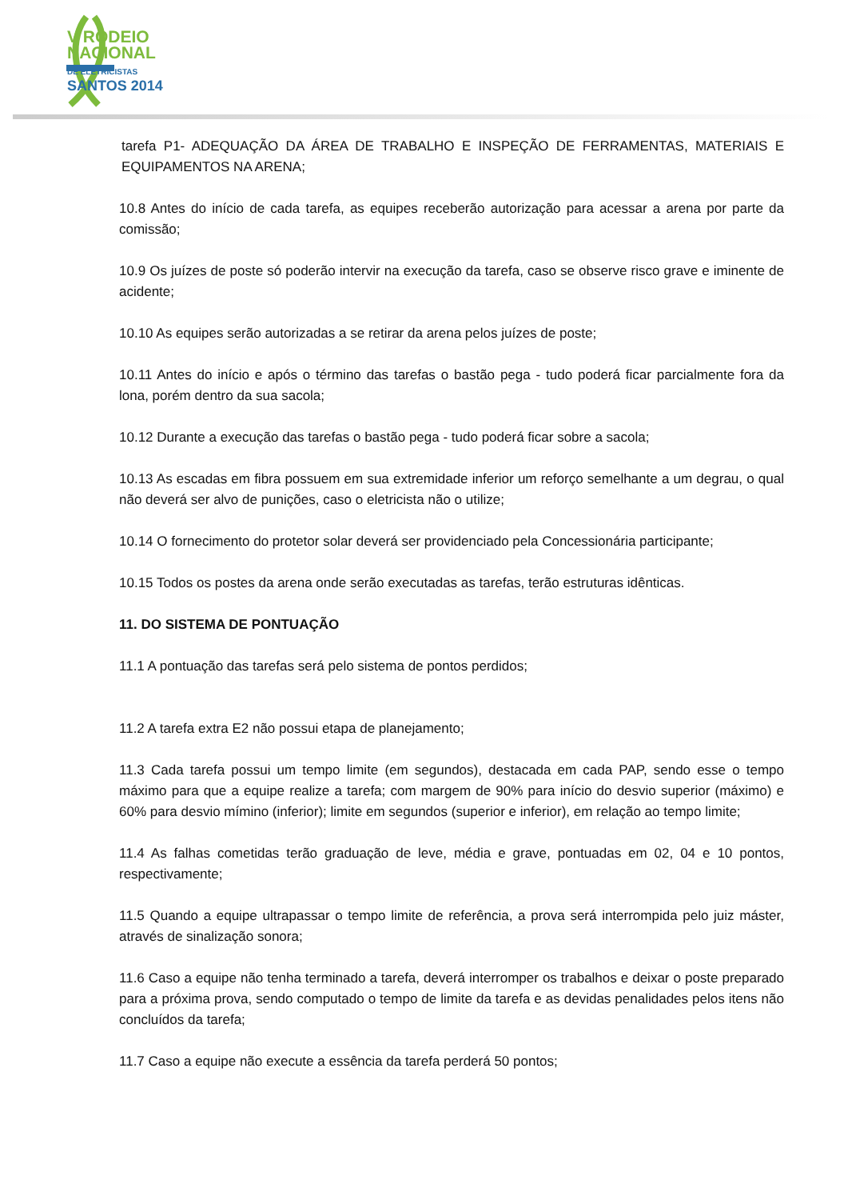V RODEIO
NACIONAL
DE ELETRICISTAS
SANTOS 2014
tarefa P1- ADEQUAÇÃO DA ÁREA DE TRABALHO E INSPEÇÃO DE FERRAMENTAS, MATERIAIS E EQUIPAMENTOS NA ARENA;
10.8 Antes do início de cada tarefa, as equipes receberão autorização para acessar a arena por parte da comissão;
10.9 Os juízes de poste só poderão intervir na execução da tarefa, caso se observe risco grave e iminente de acidente;
10.10 As equipes serão autorizadas a se retirar da arena pelos juízes de poste;
10.11 Antes do início e após o término das tarefas o bastão pega - tudo poderá ficar parcialmente fora da lona, porém dentro da sua sacola;
10.12 Durante a execução das tarefas o bastão pega - tudo poderá ficar sobre a sacola;
10.13 As escadas em fibra possuem em sua extremidade inferior um reforço semelhante a um degrau, o qual não deverá ser alvo de punições, caso o eletricista não o utilize;
10.14 O fornecimento do protetor solar deverá ser providenciado pela Concessionária participante;
10.15 Todos os postes da arena onde serão executadas as tarefas, terão estruturas idênticas.
11. DO SISTEMA DE PONTUAÇÃO
11.1 A pontuação das tarefas será pelo sistema de pontos perdidos;
11.2 A tarefa extra E2 não possui etapa de planejamento;
11.3 Cada tarefa possui um tempo limite (em segundos), destacada em cada PAP, sendo esse o tempo máximo para que a equipe realize a tarefa; com margem de 90% para início do desvio superior (máximo) e 60% para desvio mímino (inferior); limite em segundos (superior e inferior), em relação ao tempo limite;
11.4 As falhas cometidas terão graduação de leve, média e grave, pontuadas em 02, 04 e 10 pontos, respectivamente;
11.5 Quando a equipe ultrapassar o tempo limite de referência, a prova será interrompida pelo juiz máster, através de sinalização sonora;
11.6 Caso a equipe não tenha terminado a tarefa, deverá interromper os trabalhos e deixar o poste preparado para a próxima prova, sendo computado o tempo de limite da tarefa e as devidas penalidades pelos itens não concluídos da tarefa;
11.7 Caso a equipe não execute a essência da tarefa perderá 50 pontos;